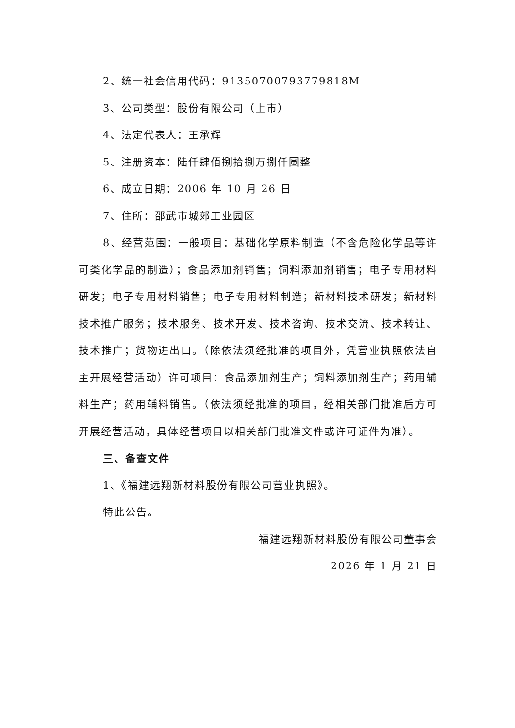2、统一社会信用代码：91350700793779818M
3、公司类型：股份有限公司（上市）
4、法定代表人：王承辉
5、注册资本：陆仟肆佰捌拾捌万捌仟圆整
6、成立日期：2006 年 10 月 26 日
7、住所：邵武市城郊工业园区
8、经营范围：一般项目：基础化学原料制造（不含危险化学品等许可类化学品的制造）；食品添加剂销售；饲料添加剂销售；电子专用材料研发；电子专用材料销售；电子专用材料制造；新材料技术研发；新材料技术推广服务；技术服务、技术开发、技术咨询、技术交流、技术转让、技术推广；货物进出口。（除依法须经批准的项目外，凭营业执照依法自主开展经营活动）许可项目：食品添加剂生产；饲料添加剂生产；药用辅料生产；药用辅料销售。（依法须经批准的项目，经相关部门批准后方可开展经营活动，具体经营项目以相关部门批准文件或许可证件为准）。
三、备查文件
1、《福建远翔新材料股份有限公司营业执照》。
特此公告。
福建远翔新材料股份有限公司董事会
2026 年 1 月 21 日